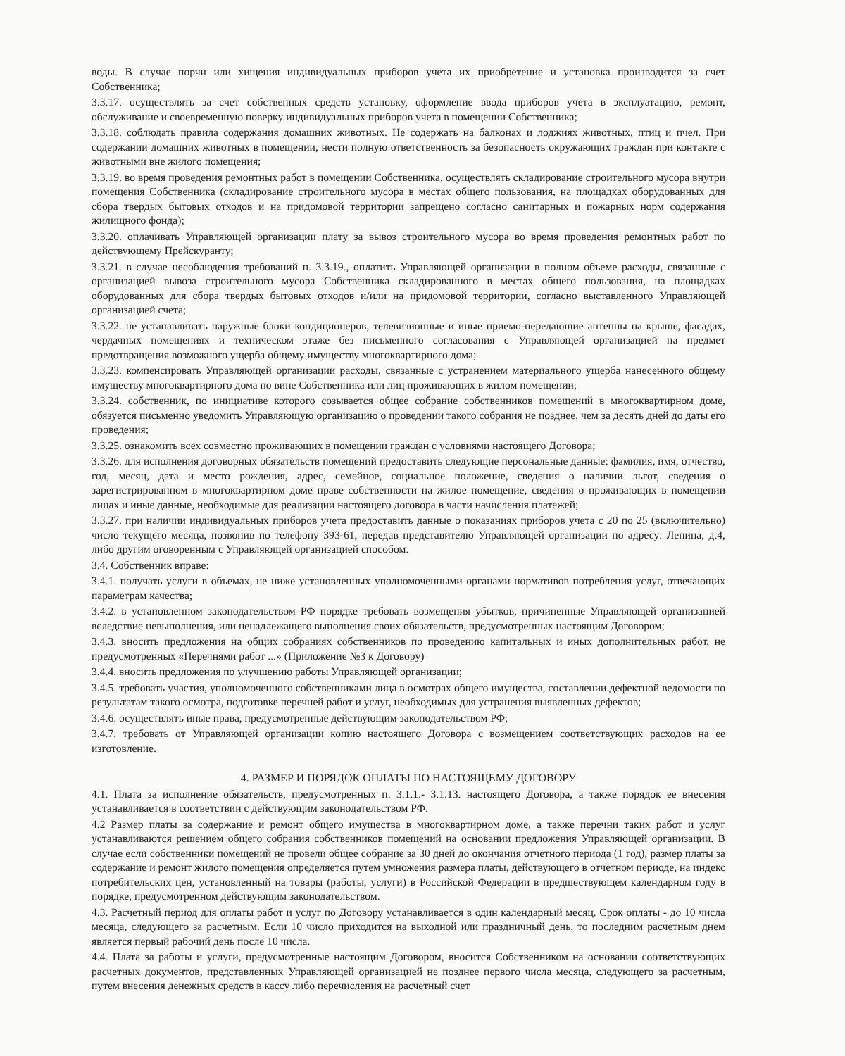воды. В случае порчи или хищения индивидуальных приборов учета их приобретение и установка производится за счет Собственника;
3.3.17. осуществлять за счет собственных средств установку, оформление ввода приборов учета в эксплуатацию, ремонт, обслуживание и своевременную поверку индивидуальных приборов учета в помещении Собственника;
3.3.18. соблюдать правила содержания домашних животных. Не содержать на балконах и лоджиях животных, птиц и пчел. При содержании домашних животных в помещении, нести полную ответственность за безопасность окружающих граждан при контакте с животными вне жилого помещения;
3.3.19. во время проведения ремонтных работ в помещении Собственника, осуществлять складирование строительного мусора внутри помещения Собственника (складирование строительного мусора в местах общего пользования, на площадках оборудованных для сбора твердых бытовых отходов и на придомовой территории запрещено согласно санитарных и пожарных норм содержания жилищного фонда);
3.3.20. оплачивать Управляющей организации плату за вывоз строительного мусора во время проведения ремонтных работ по действующему Прейскуранту;
3.3.21. в случае несоблюдения требований п. 3.3.19., оплатить Управляющей организации в полном объеме расходы, связанные с организацией вывоза строительного мусора Собственника складированного в местах общего пользования, на площадках оборудованных для сбора твердых бытовых отходов и/или на придомовой территории, согласно выставленного Управляющей организацией счета;
3.3.22. не устанавливать наружные блоки кондиционеров, телевизионные и иные приемо-передающие антенны на крыше, фасадах, чердачных помещениях и техническом этаже без письменного согласования с Управляющей организацией на предмет предотвращения возможного ущерба общему имуществу многоквартирного дома;
3.3.23. компенсировать Управляющей организации расходы, связанные с устранением материального ущерба нанесенного общему имуществу многоквартирного дома по вине Собственника или лиц проживающих в жилом помещении;
3.3.24. собственник, по инициативе которого созывается общее собрание собственников помещений в многоквартирном доме, обязуется письменно уведомить Управляющую организацию о проведении такого собрания не позднее, чем за десять дней до даты его проведения;
3.3.25. ознакомить всех совместно проживающих в помещении граждан с условиями настоящего Договора;
3.3.26. для исполнения договорных обязательств помещений предоставить следующие персональные данные: фамилия, имя, отчество, год, месяц, дата и место рождения, адрес, семейное, социальное положение, сведения о наличии льгот, сведения о зарегистрированном в многоквартирном доме праве собственности на жилое помещение, сведения о проживающих в помещении лицах и иные данные, необходимые для реализации настоящего договора в части начисления платежей;
3.3.27. при наличии индивидуальных приборов учета предоставить данные о показаниях приборов учета с 20 по 25 (включительно) число текущего месяца, позвонив по телефону 393-61, передав представителю Управляющей организации по адресу: Ленина, д.4, либо другим оговоренным с Управляющей организацией способом.
3.4. Собственник вправе:
3.4.1. получать услуги в объемах, не ниже установленных уполномоченными органами нормативов потребления услуг, отвечающих параметрам качества;
3.4.2. в установленном законодательством РФ порядке требовать возмещения убытков, причиненные Управляющей организацией вследствие невыполнения, или ненадлежащего выполнения своих обязательств, предусмотренных настоящим Договором;
3.4.3. вносить предложения на общих собраниях собственников по проведению капитальных и иных дополнительных работ, не предусмотренных «Перечнями работ ...» (Приложение №3 к Договору)
3.4.4. вносить предложения по улучшению работы Управляющей организации;
3.4.5. требовать участия, уполномоченного собственниками лица в осмотрах общего имущества, составлении дефектной ведомости по результатам такого осмотра, подготовке перечней работ и услуг, необходимых для устранения выявленных дефектов;
3.4.6. осуществлять иные права, предусмотренные действующим законодательством РФ;
3.4.7. требовать от Управляющей организации копию настоящего Договора с возмещением соответствующих расходов на ее изготовление.
4. РАЗМЕР И ПОРЯДОК ОПЛАТЫ ПО НАСТОЯЩЕМУ ДОГОВОРУ
4.1. Плата за исполнение обязательств, предусмотренных п. 3.1.1.- 3.1.13. настоящего Договора, а также порядок ее внесения устанавливается в соответствии с действующим законодательством РФ.
4.2 Размер платы за содержание и ремонт общего имущества в многоквартирном доме, а также перечни таких работ и услуг устанавливаются решением общего собрания собственников помещений на основании предложения Управляющей организации. В случае если собственники помещений не провели общее собрание за 30 дней до окончания отчетного периода (1 год), размер платы за содержание и ремонт жилого помещения определяется путем умножения размера платы, действующего в отчетном периоде, на индекс потребительских цен, установленный на товары (работы, услуги) в Российской Федерации в предшествующем календарном году в порядке, предусмотренном действующим законодательством.
4.3. Расчетный период для оплаты работ и услуг по Договору устанавливается в один календарный месяц. Срок оплаты - до 10 числа месяца, следующего за расчетным. Если 10 число приходится на выходной или праздничный день, то последним расчетным днем является первый рабочий день после 10 числа.
4.4. Плата за работы и услуги, предусмотренные настоящим Договором, вносится Собственником на основании соответствующих расчетных документов, представленных Управляющей организацией не позднее первого числа месяца, следующего за расчетным, путем внесения денежных средств в кассу либо перечисления на расчетный счет